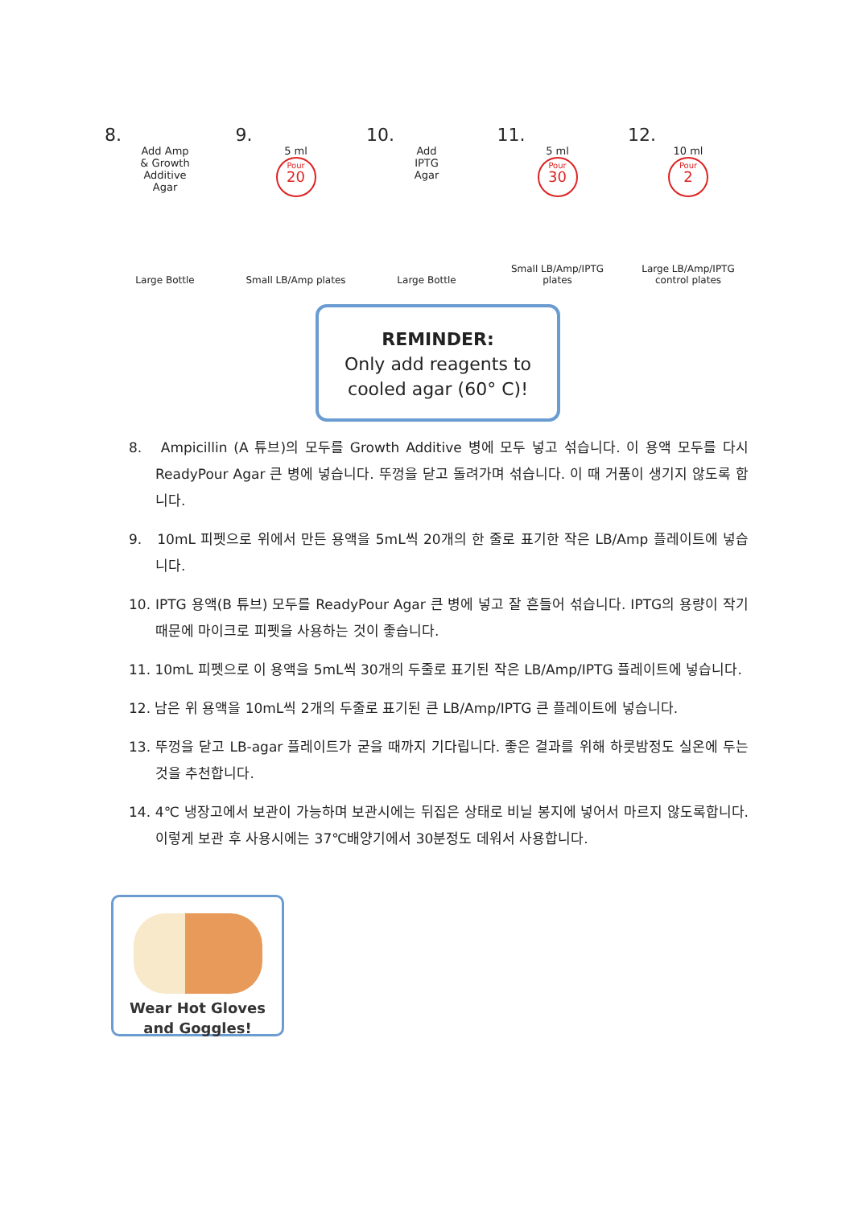8.
Add Amp
& Growth
Additive
Agar
Large Bottle
9.
5 ml
Pour 20
Small LB/Amp plates
10.
Add
IPTG
Agar
Large Bottle
11.
5 ml
Pour 30
Small LB/Amp/IPTG plates
12.
10 ml
Pour 2
Large LB/Amp/IPTG
control plates
REMINDER:
Only add reagents to
cooled agar (60° C)!
8. Ampicillin (A 튜브)의 모두를 Growth Additive 병에 모두 넣고 섞습니다. 이 용액 모두를 다시 ReadyPour Agar 큰 병에 넣습니다. 뚜껑을 닫고 돌려가며 섞습니다. 이 때 거품이 생기지 않도록 합니다.
9. 10mL 피펫으로 위에서 만든 용액을 5mL씩 20개의 한 줄로 표기한 작은 LB/Amp 플레이트에 넣습니다.
10. IPTG 용액(B 튜브) 모두를 ReadyPour Agar 큰 병에 넣고 잘 흔들어 섞습니다. IPTG의 용량이 작기 때문에 마이크로 피펫을 사용하는 것이 좋습니다.
11. 10mL 피펫으로 이 용액을 5mL씩 30개의 두줄로 표기된 작은 LB/Amp/IPTG 플레이트에 넣습니다.
12. 남은 위 용액을 10mL씩 2개의 두줄로 표기된 큰 LB/Amp/IPTG 큰 플레이트에 넣습니다.
13. 뚜껑을 닫고 LB-agar 플레이트가 굳을 때까지 기다립니다. 좋은 결과를 위해 하룻밤정도 실온에 두는 것을 추천합니다.
14. 4℃ 냉장고에서 보관이 가능하며 보관시에는 뒤집은 상태로 비닐 봉지에 넣어서 마르지 않도록합니다. 이렇게 보관 후 사용시에는 37℃배양기에서 30분정도 데워서 사용합니다.
Wear Hot Gloves
and Goggles!